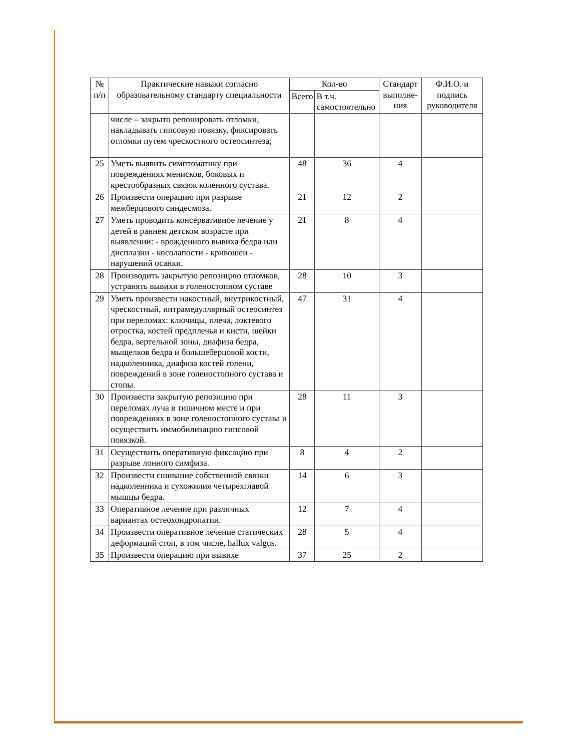| № п/п | Практические навыки согласно образовательному стандарту специальности | Кол-во | | Стандарт выполне-ния | Ф.И.О. и подпись руководителя |
| --- | --- | --- | --- | --- | --- |
| | | Всего | В т.ч. самостоятельно | | |
| | числе – закрыто репонировать отломки, накладывать гипсовую повязку, фиксировать отломки путем чрескостного остеосинтеза; | | | | |
| 25 | Уметь выявить симптоматику при повреждениях менисков, боковых и крестообразных связок коленного сустава. | 48 | 36 | 4 | |
| 26 | Произвести операцию при разрыве межберцового синдесмоза. | 21 | 12 | 2 | |
| 27 | Уметь проводить консервативное лечение у детей в раннем детском возрасте при выявлении: - врожденного вывиха бедра или дисплазии - косолапости - кривошеи - нарушений осанки. | 21 | 8 | 4 | |
| 28 | Производить закрытую репозицию отломков, устранять вывихи в голеностопном суставе | 28 | 10 | 3 | |
| 29 | Уметь произвести накостный, внутрикостный, чрескостный, интрамедуллярный остеосинтез при переломах: ключицы, плеча, локтевого отростка, костей предплечья и кисти, шейки бедра, вертельной зоны, диафиза бедра, мыщелков бедра и большеберцовой кости, надколенника, диафиза костей голени, повреждений в зоне голеностопного сустава и стопы. | 47 | 31 | 4 | |
| 30 | Произвести закрытую репозицию при переломах луча в типичном месте и при повреждениях в зоне голеностопного сустава и осуществить иммобилизацию гипсовой повязкой. | 28 | 11 | 3 | |
| 31 | Осуществить оперативную фиксацию при разрыве лонного симфиза. | 8 | 4 | 2 | |
| 32 | Произвести сшивание собственной связки надколенника и сухожилия четырехглавой мышцы бедра. | 14 | 6 | 3 | |
| 33 | Оперативное лечение при различных вариантах остеохондропатии. | 12 | 7 | 4 | |
| 34 | Произвести оперативное лечение статических деформаций стоп, в том числе, hallux valgus. | 28 | 5 | 4 | |
| 35 | Произвести операцию при вывихе | 37 | 25 | 2 | |